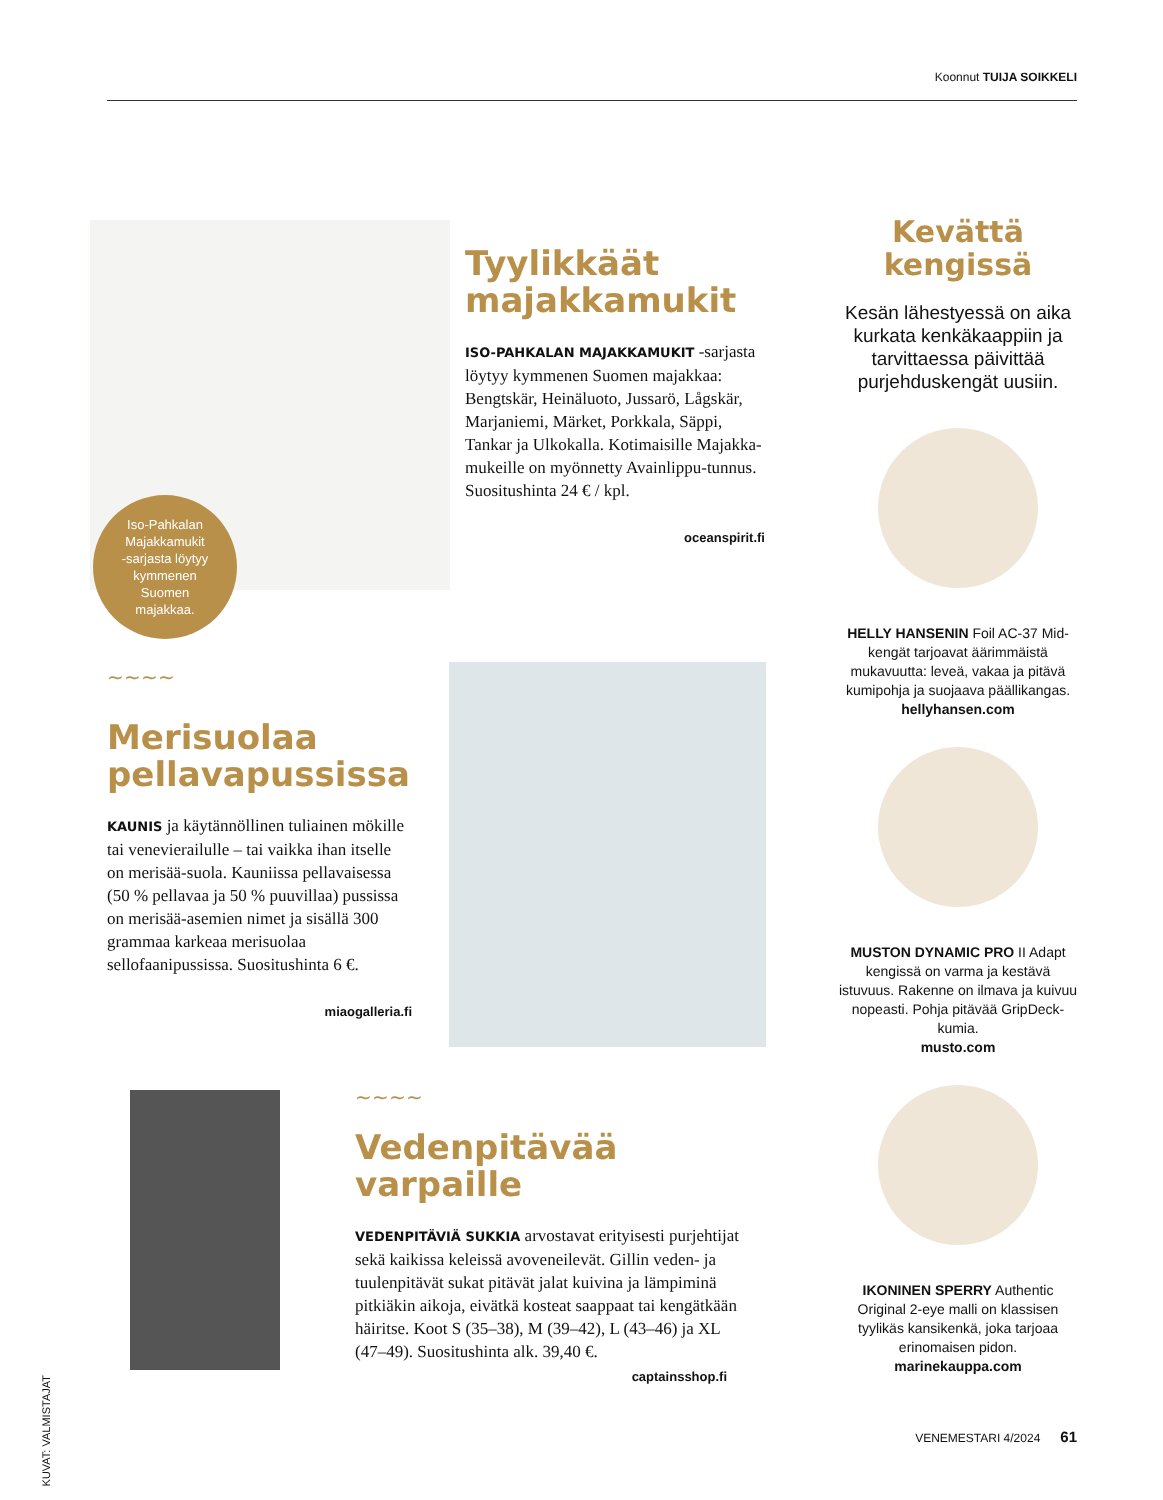Koonnut TUIJA SOIKKELI
Iso-Pahkalan
Majakkamukit
-sarjasta löytyy
kymmenen
Suomen
majakkaa.
Tyylikkäät
majakkamukit
ISO-PAHKALAN MAJAKKAMUKIT -sarjasta löytyy kymmenen Suomen majakkaa: Bengtskär, Heinäluoto, Jussarö, Lågskär, Marjaniemi, Märket, Porkkala, Säppi, Tankar ja Ulkokalla. Kotimaisille Majakka-mukeille on myönnetty Avainlippu-tunnus. Suositushinta 24 € / kpl.
oceanspirit.fi
Kevättä kengissä
Kesän lähestyessä on aika kurkata kenkäkaappiin ja tarvittaessa päivittää purjehduskengät uusiin.
HELLY HANSENIN Foil AC-37 Mid-kengät tarjoavat äärimmäistä mukavuutta: leveä, vakaa ja pitävä kumipohja ja suojaava päällikangas.
hellyhansen.com
MUSTON DYNAMIC PRO II Adapt kengissä on varma ja kestävä istuvuus. Rakenne on ilmava ja kuivuu nopeasti. Pohja pitävää GripDeck-kumia.
musto.com
IKONINEN SPERRY Authentic Original 2-eye malli on klassisen tyylikäs kansikenkä, joka tarjoaa erinomaisen pidon.
marinekauppa.com
∼∼∼∼
Merisuolaa
pellavapussissa
KAUNIS ja käytännöllinen tuliainen mökille tai venevierailulle – tai vaikka ihan itselle on merisää-suola. Kauniissa pellavaisessa (50 % pellavaa ja 50 % puuvillaa) pussissa on merisää-asemien nimet ja sisällä 300 grammaa karkeaa merisuolaa sellofaanipussissa. Suositushinta 6 €.
miaogalleria.fi
∼∼∼∼
Vedenpitävää varpaille
VEDENPITÄVIÄ SUKKIA arvostavat erityisesti purjehtijat sekä kaikissa keleissä avoveneilevät. Gillin veden- ja tuulenpitävät sukat pitävät jalat kuivina ja lämpiminä pitkiäkin aikoja, eivätkä kosteat saappaat tai kengätkään häiritse. Koot S (35–38), M (39–42), L (43–46) ja XL (47–49). Suositushinta alk. 39,40 €.
captainsshop.fi
KUVAT: VALMISTAJAT
VENEMESTARI 4/2024 61